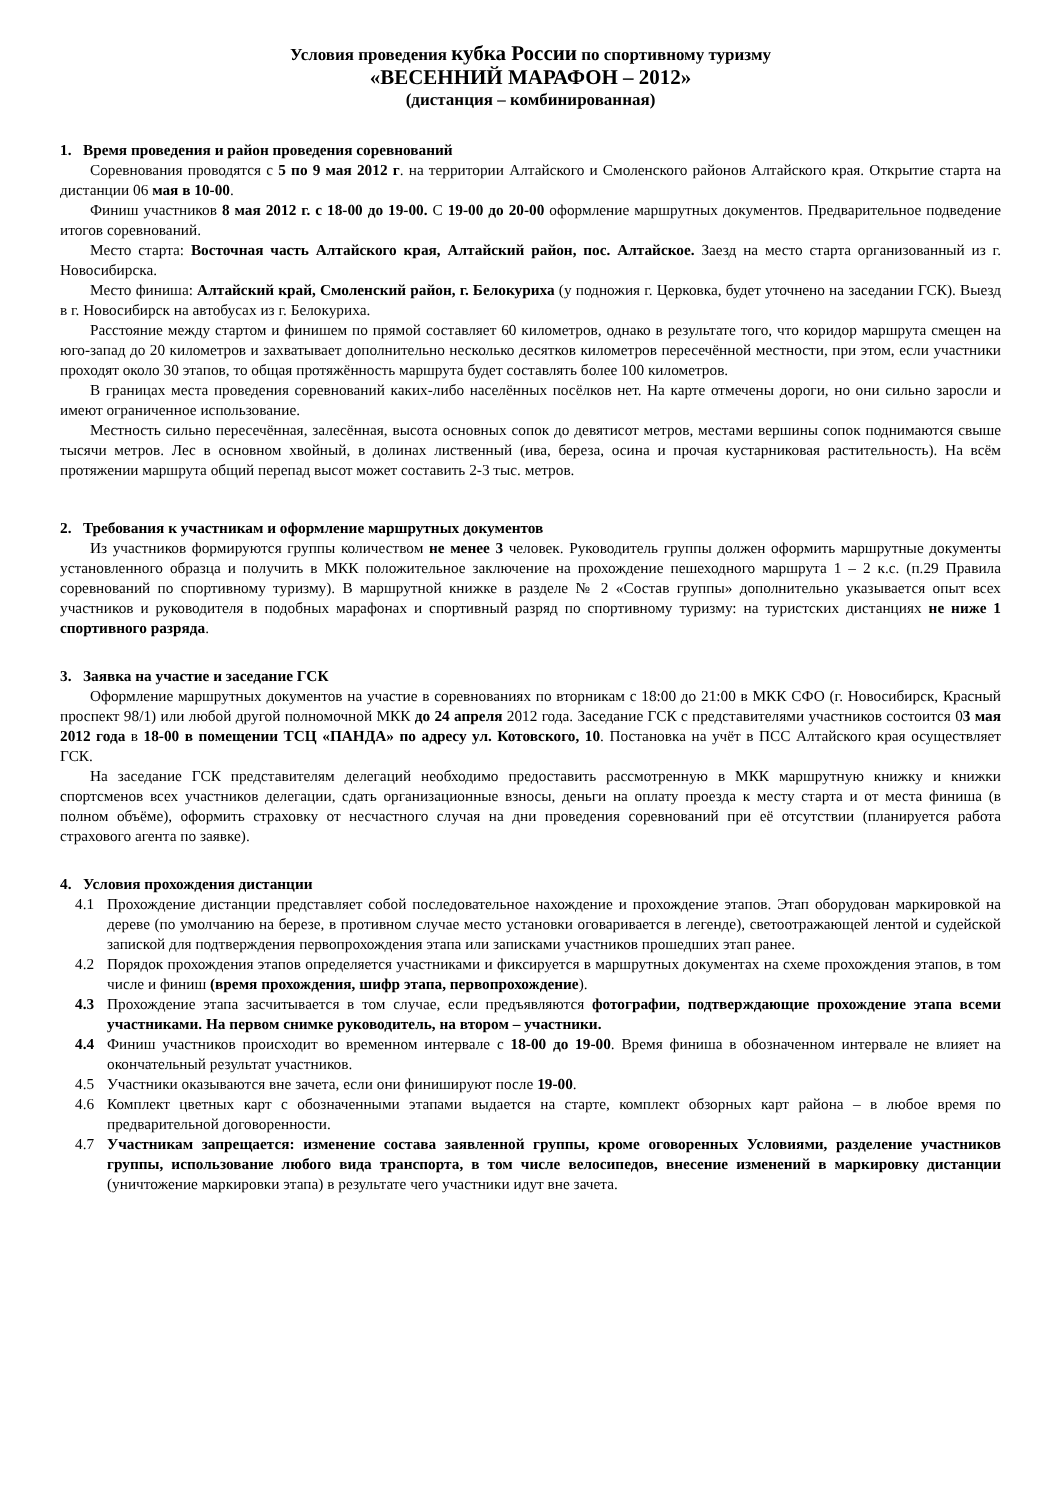Условия проведения кубка России по спортивному туризму
«ВЕСЕННИЙ МАРАФОН – 2012»
(дистанция – комбинированная)
1. Время проведения и район проведения соревнований
Соревнования проводятся с 5 по 9 мая 2012 г. на территории Алтайского и Смоленского районов Алтайского края. Открытие старта на дистанции 06 мая в 10-00.
Финиш участников 8 мая 2012 г. с 18-00 до 19-00. С 19-00 до 20-00 оформление маршрутных документов. Предварительное подведение итогов соревнований.
Место старта: Восточная часть Алтайского края, Алтайский район, пос. Алтайское. Заезд на место старта организованный из г. Новосибирска.
Место финиша: Алтайский край, Смоленский район, г. Белокуриха (у подножия г. Церковка, будет уточнено на заседании ГСК). Выезд в г. Новосибирск на автобусах из г. Белокуриха.
Расстояние между стартом и финишем по прямой составляет 60 километров, однако в результате того, что коридор маршрута смещен на юго-запад до 20 километров и захватывает дополнительно несколько десятков километров пересечённой местности, при этом, если участники проходят около 30 этапов, то общая протяжённость маршрута будет составлять более 100 километров.
В границах места проведения соревнований каких-либо населённых посёлков нет. На карте отмечены дороги, но они сильно заросли и имеют ограниченное использование.
Местность сильно пересечённая, залесённая, высота основных сопок до девятисот метров, местами вершины сопок поднимаются свыше тысячи метров. Лес в основном хвойный, в долинах лиственный (ива, береза, осина и прочая кустарниковая растительность). На всём протяжении маршрута общий перепад высот может составить 2-3 тыс. метров.
2. Требования к участникам и оформление маршрутных документов
Из участников формируются группы количеством не менее 3 человек. Руководитель группы должен оформить маршрутные документы установленного образца и получить в МКК положительное заключение на прохождение пешеходного маршрута 1 – 2 к.с. (п.29 Правила соревнований по спортивному туризму). В маршрутной книжке в разделе № 2 «Состав группы» дополнительно указывается опыт всех участников и руководителя в подобных марафонах и спортивный разряд по спортивному туризму: на туристских дистанциях не ниже 1 спортивного разряда.
3. Заявка на участие и заседание ГСК
Оформление маршрутных документов на участие в соревнованиях по вторникам с 18:00 до 21:00 в МКК СФО (г. Новосибирск, Красный проспект 98/1) или любой другой полномочной МКК до 24 апреля 2012 года. Заседание ГСК с представителями участников состоится 03 мая 2012 года в 18-00 в помещении ТСЦ «ПАНДА» по адресу ул. Котовского, 10. Постановка на учёт в ПСС Алтайского края осуществляет ГСК.
На заседание ГСК представителям делегаций необходимо предоставить рассмотренную в МКК маршрутную книжку и книжки спортсменов всех участников делегации, сдать организационные взносы, деньги на оплату проезда к месту старта и от места финиша (в полном объёме), оформить страховку от несчастного случая на дни проведения соревнований при её отсутствии (планируется работа страхового агента по заявке).
4. Условия прохождения дистанции
4.1 Прохождение дистанции представляет собой последовательное нахождение и прохождение этапов. Этап оборудован маркировкой на дереве (по умолчанию на березе, в противном случае место установки оговаривается в легенде), светоотражающей лентой и судейской запиской для подтверждения первопрохождения этапа или записками участников прошедших этап ранее.
4.2 Порядок прохождения этапов определяется участниками и фиксируется в маршрутных документах на схеме прохождения этапов, в том числе и финиш (время прохождения, шифр этапа, первопрохождение).
4.3 Прохождение этапа засчитывается в том случае, если предъявляются фотографии, подтверждающие прохождение этапа всеми участниками. На первом снимке руководитель, на втором – участники.
4.4 Финиш участников происходит во временном интервале с 18-00 до 19-00. Время финиша в обозначенном интервале не влияет на окончательный результат участников.
4.5 Участники оказываются вне зачета, если они финишируют после 19-00.
4.6 Комплект цветных карт с обозначенными этапами выдается на старте, комплект обзорных карт района – в любое время по предварительной договоренности.
4.7 Участникам запрещается: изменение состава заявленной группы, кроме оговоренных Условиями, разделение участников группы, использование любого вида транспорта, в том числе велосипедов, внесение изменений в маркировку дистанции (уничтожение маркировки этапа) в результате чего участники идут вне зачета.